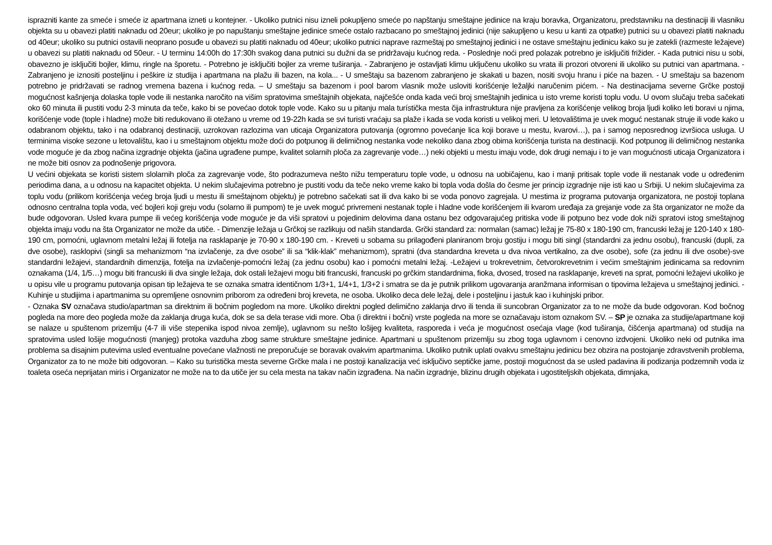isprazniti kante za smeće i smeće iz apartmana izneti u kontejner. - Ukoliko putnici nisu izneli pokupljeno smeće po napštanju smeštajne jedinice na kraju boravka, Organizatoru, predstavniku na destinaciji ili vlasniku objekta su u obavezi platiti naknadu od 20eur; ukoliko je po napuštanju smeštajne jedinice smeće ostalo razbacano po smeštajnoj jedinici (nije sakupljeno u kesu u kanti za otpatke) putnici su u obavezi platiti naknadu od 40eur; ukoliko su putnici ostavili neoprano posuđe u obavezi su platiti naknadu od 40eur; ukoliko putnici naprave razmeštaj po smeštajnoj jedinici i ne ostave smeštajnu jedinicu kako su je zatekli (razmeste ležajeve) u obavezi su platiti naknadu od 50eur. - U terminu 14:00h do 17:30h svakog dana putnici su dužni da se pridržavaju kućnog reda. - Poslednje noći pred polazak potrebno je isključiti frižider. - Kada putnici nisu u sobi, obavezno je isključiti bojler, klimu, ringle na šporetu. - Potrebno je isključiti bojler za vreme tuširanja. - Zabranjeno je ostavljati klimu uključenu ukoliko su vrata ili prozori otvoreni ili ukoliko su putnici van apartmana. - Zabranjeno je iznositi posteljinu i peškire iz studija i apartmana na plažu ili bazen, na kola... - U smeštaju sa bazenom zabranjeno je skakati u bazen, nositi svoju hranu i piće na bazen. - U smeštaju sa bazenom potrebno je pridržavati se radnog vremena bazena i kućnog reda. – U smeštaju sa bazenom i pool barom vlasnik može usloviti korišćenje ležaljki naručenim pićem. - Na destinacijama severne Grčke postoji mogućnost kašnjenja dolaska tople vode ili nestanka naročito na višim spratovima smeštajnih objekata, najčešće onda kada veći broj smeštajnih jedinica u isto vreme koristi toplu vodu. U ovom slučaju treba sačekati oko 60 minuta ili pustiti vodu 2-3 minuta da teče, kako bi se povećao dotok tople vode. Kako su u pitanju mala turístička mesta čija infrastruktura nije pravljena za korišćenje velikog broja ljudi koliko leti boravi u njima, korišćenje vode (tople i hladne) može biti redukovano ili otežano u vreme od 19-22h kada se svi turisti vraćaju sa plaže i kada se voda koristi u velikoj meri. U letovalištima je uvek moguć nestanak struje ili vode kako u odabranom objektu, tako i na odabranoj destinaciji, uzrokovan razlozima van uticaja Organizatora putovanja (ogromno povećanje lica koji borave u mestu, kvarovi…), pa i samog neposrednog izvršioca usluga. U terminima visoke sezone u letovalištu, kao i u smeštajnom objektu može doći do potpunog ili delimičnog nestanka vode nekoliko dana zbog obima korišćenja turista na destinaciji. Kod potpunog ili delimičnog nestanka vode moguće je da zbog načina izgradnje objekta (jačina ugrađene pumpe, kvalitet solarnih ploča za zagrevanje vode…) neki objekti u mestu imaju vode, dok drugi nemaju i to je van mogućnosti uticaja Organizatora i ne može biti osnov za podnošenje prigovora.
U većini objekata se koristi sistem slolarnih ploča za zagrevanje vode, što podrazumeva nešto nižu temperaturu tople vode, u odnosu na uobičajenu, kao i manji pritisak tople vode ili nestanak vode u određenim periodima dana, a u odnosu na kapacitet objekta. U nekim slučajevima potrebno je pustiti vodu da teče neko vreme kako bi topla voda došla do česme jer princip izgradnje nije isti kao u Srbiji. U nekim slučajevima za toplu vodu (prilikom korišćenja većeg broja ljudi u mestu ili smeštajnom objektu) je potrebno sačekati sat ili dva kako bi se voda ponovo zagrejala. U mestima iz programa putovanja organizatora, ne postoji toplana odnosno centralna topla voda, već bojleri koji greju vodu (solarno ili pumpom) te je uvek moguć privremeni nestanak tople i hladne vode korišćenjem ili kvarom uređaja za grejanje vode za šta organizator ne može da bude odgovoran. Usled kvara pumpe ili većeg korišćenja vode moguće je da viši spratovi u pojedinim delovima dana ostanu bez odgovarajućeg pritiska vode ili potpuno bez vode dok niži spratovi istog smeštajnog objekta imaju vodu na šta Organizator ne može da utiče. - Dimenzije ležaja u Grčkoj se razlikuju od naših standarda. Grčki standard za: normalan (samac) ležaj je 75-80 x 180-190 cm, francuski ležaj je 120-140 x 180-190 cm, pomoćni, uglavnom metalni ležaj ili fotelja na rasklapanje je 70-90 x 180-190 cm. - Kreveti u sobama su prilagođeni planiranom broju gostiju i mogu biti singl (standardni za jednu osobu), francuski (dupli, za dve osobe), rasklopivi (singli sa mehanizmom “na izvlačenje, za dve osobe” ili sa “klik-klak” mehanizmom), spratni (dva standardna kreveta u dva nivoa vertikalno, za dve osobe), sofe (za jednu ili dve osobe)-sve standardni ležajevi, standardnih dimenzija, fotelja na izvlačenje-pomoćni ležaj (za jednu osobu) kao i pomoćni metalni ležaj. -Ležajevi u trokrevetnim, četvorokrevetnim i većim smeštajnim jedinicama sa redovnim oznakama (1/4, 1/5…) mogu biti francuski ili dva single ležaja, dok ostali ležajevi mogu biti francuski, francuski po grčkim standardnima, fioka, dvosed, trosed na rasklapanje, kreveti na sprat, pomoćni ležajevi ukoliko je u opisu vile u programu putovanja opisan tip ležajeva te se oznaka smatra identičnom 1/3+1, 1/4+1, 1/3+2 i smatra se da je putnik prilikom ugovaranja aranžmana informisan o tipovima ležajeva u smeštajnoj jedinici. - Kuhinje u studijima i apartmanima su opremljene osnovnim priborom za određeni broj kreveta, ne osoba. Ukoliko deca dele ležaj, dele i posteljinu i jastuk kao i kuhinjski pribor.
- Oznaka SV označava studio/apartman sa direktnim ili bočnim pogledom na more. Ukoliko direktni pogled delimično zaklanja drvo ili tenda ili suncobran Organizator za to ne može da bude odgovoran. Kod bočnog pogleda na more deo pogleda može da zaklanja druga kuća, dok se sa dela terase vidi more. Oba (i direktni i bočni) vrste pogleda na more se označavaju istom oznakom SV. – SP je oznaka za studije/apartmane koji se nalaze u spuštenom prizemlju (4-7 ili više stepenika ispod nivoa zemlje), uglavnom su nešto lošijeg kvaliteta, rasporeda i veća je mogućnost osećaja vlage (kod tuširanja, čišćenja apartmana) od studija na spratovima usled lošije mogućnosti (manjeg) protoka vazduha zbog same strukture smeštajne jedinice. Apartmani u spuštenom prizemlju su zbog toga uglavnom i cenovno izdvojeni. Ukoliko neki od putnika ima problema sa disajnim putevima usled eventualne povećane vlažnosti ne preporučuje se boravak ovakvim apartmanima. Ukoliko putnik uplati ovakvu smeštajnu jedinicu bez obzira na postojanje zdravstvenih problema, Organizator za to ne može biti odgovoran. – Kako su turistička mesta severne Grčke mala i ne postoji kanalizacija već isključivo septičke jame, postoji mogućnost da se usled padavina ili podizanja podzemnih voda iz toaleta oseća neprijatan miris i Organizator ne može na to da utiče jer su cela mesta na takav način izgrađena. Na način izgradnje, blizinu drugih objekata i ugostiteljskih objekata, dimnjaka,